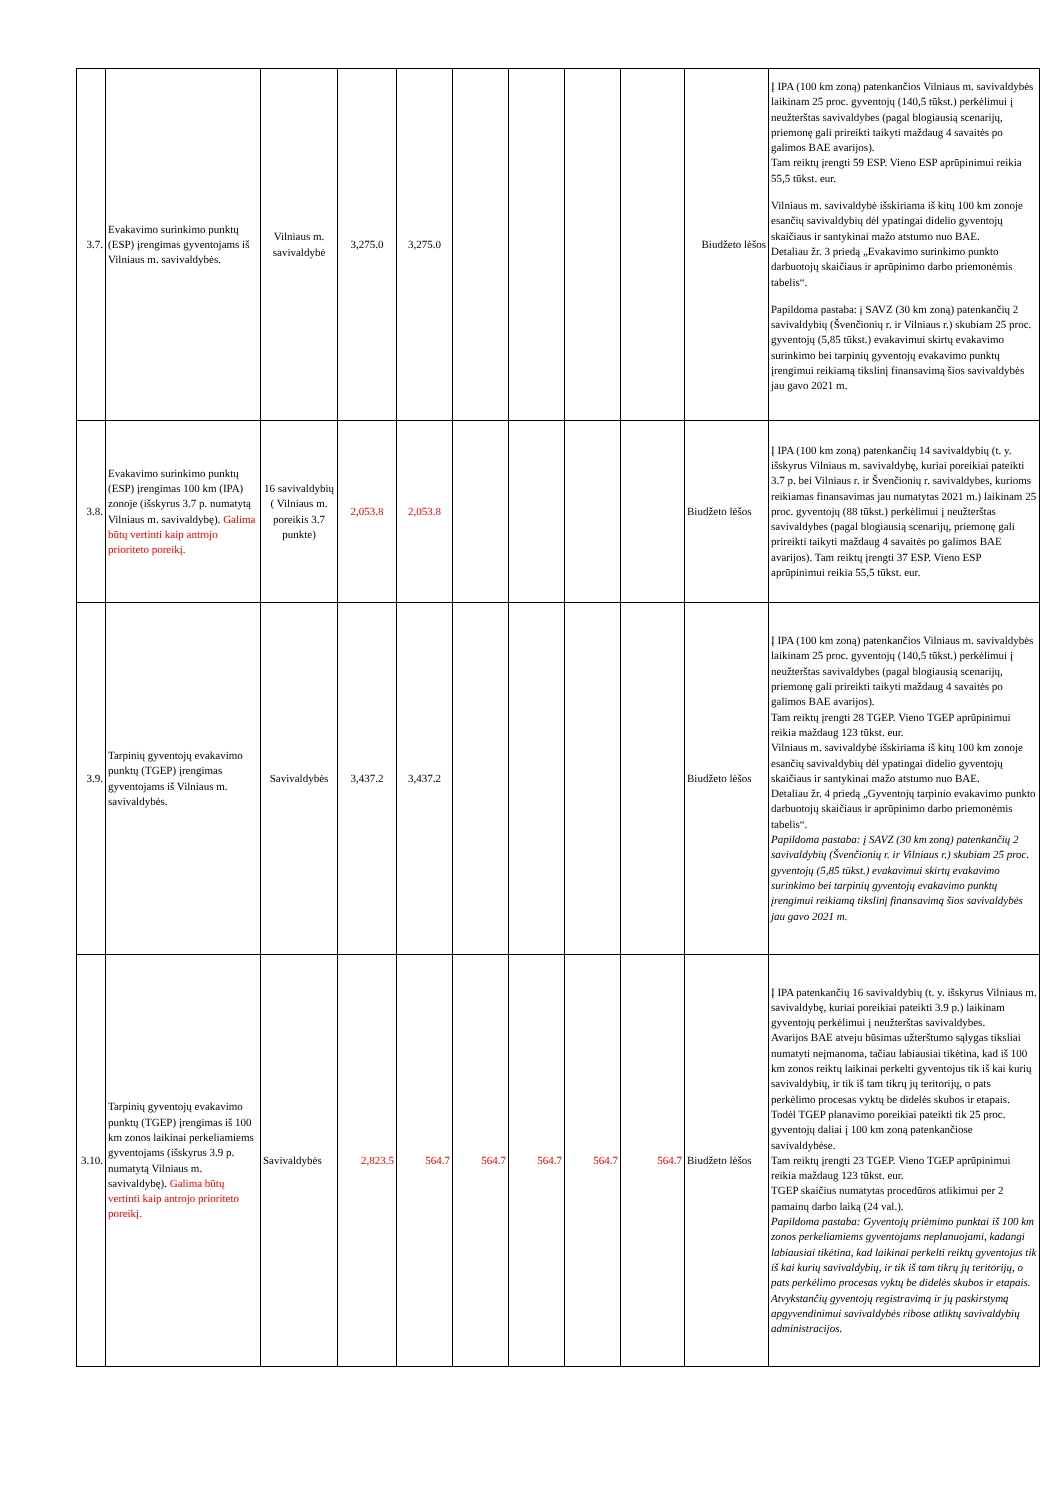| 3.7. | Evakavimo surinkimo punktų (ESP) įrengimas gyventojams iš Vilniaus m. savivaldybės. | Vilniaus m. savivaldybė | 3,275.0 | 3,275.0 | | | | | Biudžeto lėšos | Į IPA (100 km zoną) patenkančios Vilniaus m. savivaldybės laikinam 25 proc. gyventojų (140,5 tūkst.) perkėlimui į neužterštas savivaldybes (pagal blogiausią scenarijų, priemonę gali prireikti taikyti maždaug 4 savaitės po galimos BAE avarijos). Tam reiktų įrengti 59 ESP. Vieno ESP aprūpinimui reikia 55,5 tūkst. eur. Vilniaus m. savivaldybė išskiriama iš kitų 100 km zonoje esančių savivaldybių dėl ypatingai didelio gyventojų skaičiaus ir santykinai mažo atstumo nuo BAE. Detaliau žr. 3 priedą „Evakavimo surinkimo punkto darbuotojų skaičiaus ir aprūpinimo darbo priemonėmis tabelis“. Papildoma pastaba: į SAVZ (30 km zoną) patenkančių 2 savivaldybių (Švenčionių r. ir Vilniaus r.) skubiam 25 proc. gyventojų (5,85 tūkst.) evakavimui skirtų evakavimo surinkimo bei tarpinių gyventojų evakavimo punktų įrengimui reikiamą tikslinį finansavimą šios savivaldybės jau gavo 2021 m. |
| 3.8. | Evakavimo surinkimo punktų (ESP) įrengimas 100 km (IPA) zonoje (išskyrus 3.7 p. numatytą Vilniaus m. savivaldybę). Galima būtų vertinti kaip antrojo prioriteto poreikį. | 16 savivaldybių ( Vilniaus m. poreikis 3.7 punkte) | 2,053.8 | 2,053.8 | | | | | Biudžeto lėšos | Į IPA (100 km zoną) patenkančių 14 savivaldybių (t. y. išskyrus Vilniaus m. savivaldybę, kuriai poreikiai pateikti 3.7 p. bei Vilniaus r. ir Švenčionių r. savivaldybes, kurioms reikiamas finansavimas jau numatytas 2021 m.) laikinam 25 proc. gyventojų (88 tūkst.) perkėlimui į neužterštas savivaldybes (pagal blogiausią scenarijų, priemonę gali prireikti taikyti maždaug 4 savaitės po galimos BAE avarijos). Tam reiktų įrengti 37 ESP. Vieno ESP aprūpinimui reikia 55,5 tūkst. eur. |
| 3.9. | Tarpinių gyventojų evakavimo punktų (TGEP) įrengimas gyventojams iš Vilniaus m. savivaldybės. | Savivaldybės | 3,437.2 | 3,437.2 | | | | | Biudžeto lėšos | Į IPA (100 km zoną) patenkančios Vilniaus m. savivaldybės laikinam 25 proc. gyventojų (140,5 tūkst.) perkėlimui į neužterštas savivaldybes (pagal blogiausią scenarijų, priemonę gali prireikti taikyti maždaug 4 savaitės po galimos BAE avarijos). Tam reiktų įrengti 28 TGEP. Vieno TGEP aprūpinimui reikia maždaug 123 tūkst. eur. Vilniaus m. savivaldybė išskiriama iš kitų 100 km zonoje esančių savivaldybių dėl ypatingai didelio gyventojų skaičiaus ir santykinai mažo atstumo nuo BAE. Detaliau žr. 4 priedą „Gyventojų tarpinio evakavimo punkto darbuotojų skaičiaus ir aprūpinimo darbo priemonėmis tabelis“. Papildoma pastaba: į SAVZ (30 km zoną) patenkančių 2 savivaldybių (Švenčionių r. ir Vilniaus r.) skubiam 25 proc. gyventojų (5,85 tūkst.) evakavimui skirtų evakavimo surinkimo bei tarpinių gyventojų evakavimo punktų įrengimui reikiamą tikslinį finansavimą šios savivaldybės jau gavo 2021 m. |
| 3.10. | Tarpinių gyventojų evakavimo punktų (TGEP) įrengimas iš 100 km zonos laikinai perkeliamiems gyventojams (išskyrus 3.9 p. numatytą Vilniaus m. savivaldybę). Galima būtų vertinti kaip antrojo prioriteto poreikį. | Savivaldybės | 2,823.5 | 564.7 | 564.7 | 564.7 | 564.7 | 564.7 | Biudžeto lėšos | Į IPA patenkančių 16 savivaldybių (t. y. išskyrus Vilniaus m. savivaldybę, kuriai poreikiai pateikti 3.9 p.) laikinam gyventojų perkėlimui į neužterštas savivaldybes. Avarijos BAE atveju būsimas užterštumo sąlygas tiksliai numatyti neįmanoma, tačiau labiausiai tikėtina, kad iš 100 km zonos reiktų laikinai perkelti gyventojus tik iš kai kurių savivaldybių, ir tik iš tam tikrų jų teritorijų, o pats perkėlimo procesas vyktų be didelės skubos ir etapais. Todėl TGEP planavimo poreikiai pateikti tik 25 proc. gyventojų daliai į 100 km zoną patenkančiose savivaldybėse. Tam reiktų įrengti 23 TGEP. Vieno TGEP aprūpinimui reikia maždaug 123 tūkst. eur. TGEP skaičius numatytas procedūros atlikimui per 2 pamainų darbo laiką (24 val.). Papildoma pastaba: Gyventojų priėmimo punktai iš 100 km zonos perkeliamiems gyventojams neplanuojami, kadangi labiausiai tikėtina, kad laikinai perkelti reiktų gyventojus tik iš kai kurių savivaldybių, ir tik iš tam tikrų jų teritorijų, o pats perkėlimo procesas vyktų be didelės skubos ir etapais. Atvykstančių gyventojų registravimą ir jų paskirstymą apgyvendinimui savivaldybės ribose atliktų savivaldybių administracijos. |